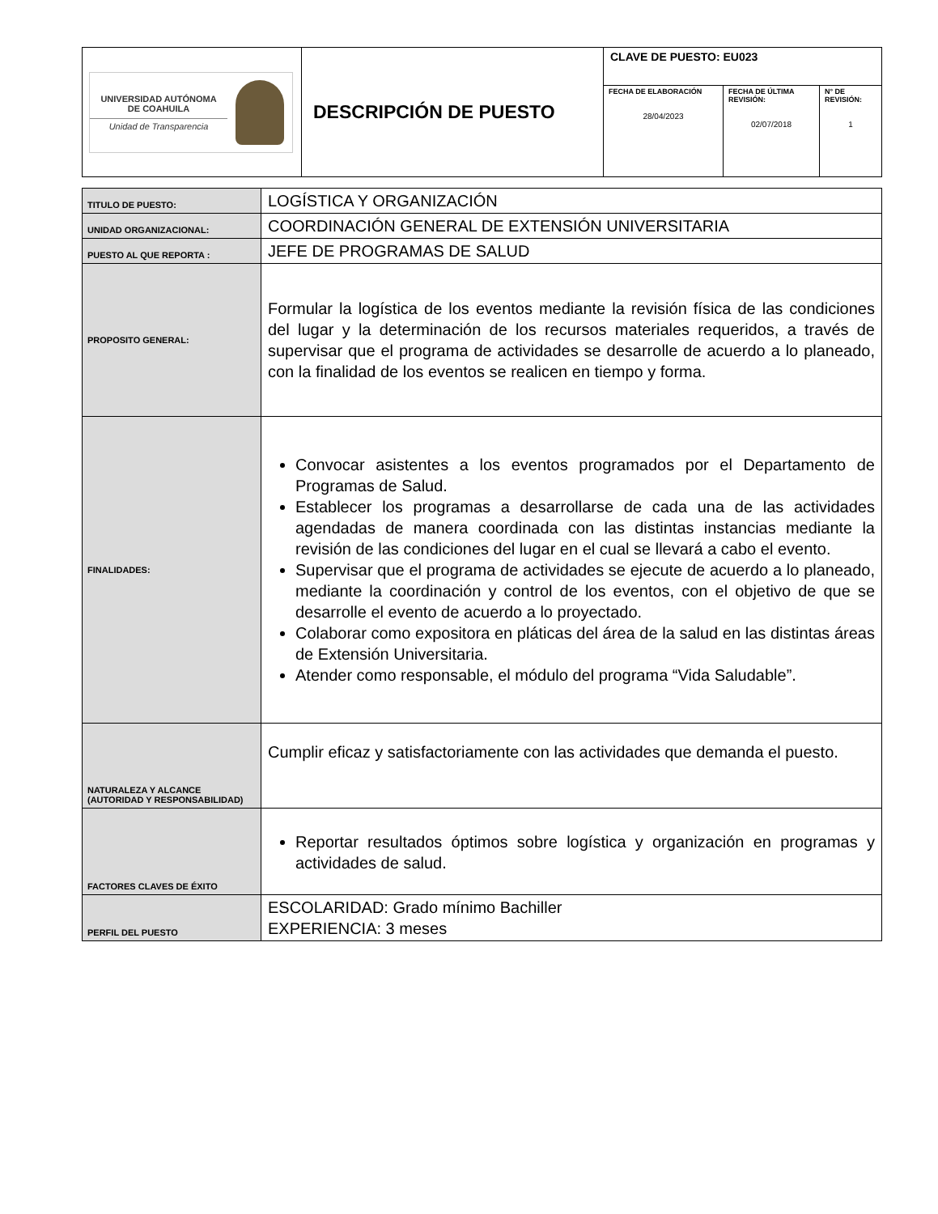| UNIVERSIDAD AUTÓNOMA DE COAHUILA Unidad de Transparencia | DESCRIPCIÓN DE PUESTO | CLAVE DE PUESTO: EU023 | | |
| | | FECHA DE ELABORACIÓN 28/04/2023 | FECHA DE ÚLTIMA REVISIÓN: 02/07/2018 | N° DE REVISIÓN: 1 |
| TITULO DE PUESTO: | LOGÍSTICA Y ORGANIZACIÓN |
| UNIDAD ORGANIZACIONAL: | COORDINACIÓN GENERAL DE EXTENSIÓN UNIVERSITARIA |
| PUESTO AL QUE REPORTA : | JEFE DE PROGRAMAS DE SALUD |
| PROPOSITO GENERAL: | Formular la logística de los eventos mediante la revisión física de las condiciones del lugar y la determinación de los recursos materiales requeridos, a través de supervisar que el programa de actividades se desarrolle de acuerdo a lo planeado, con la finalidad de los eventos se realicen en tiempo y forma. |
| FINALIDADES: | Convocar asistentes a los eventos programados por el Departamento de Programas de Salud. Establecer los programas a desarrollarse de cada una de las actividades agendadas de manera coordinada con las distintas instancias mediante la revisión de las condiciones del lugar en el cual se llevará a cabo el evento. Supervisar que el programa de actividades se ejecute de acuerdo a lo planeado, mediante la coordinación y control de los eventos, con el objetivo de que se desarrolle el evento de acuerdo a lo proyectado. Colaborar como expositora en pláticas del área de la salud en las distintas áreas de Extensión Universitaria. Atender como responsable, el módulo del programa “Vida Saludable”. |
| NATURALEZA Y ALCANCE (AUTORIDAD Y RESPONSABILIDAD) | Cumplir eficaz y satisfactoriamente con las actividades que demanda el puesto. |
| FACTORES CLAVES DE ÉXITO | Reportar resultados óptimos sobre logística y organización en programas y actividades de salud. |
| PERFIL DEL PUESTO | ESCOLARIDAD: Grado mínimo Bachiller EXPERIENCIA: 3 meses |